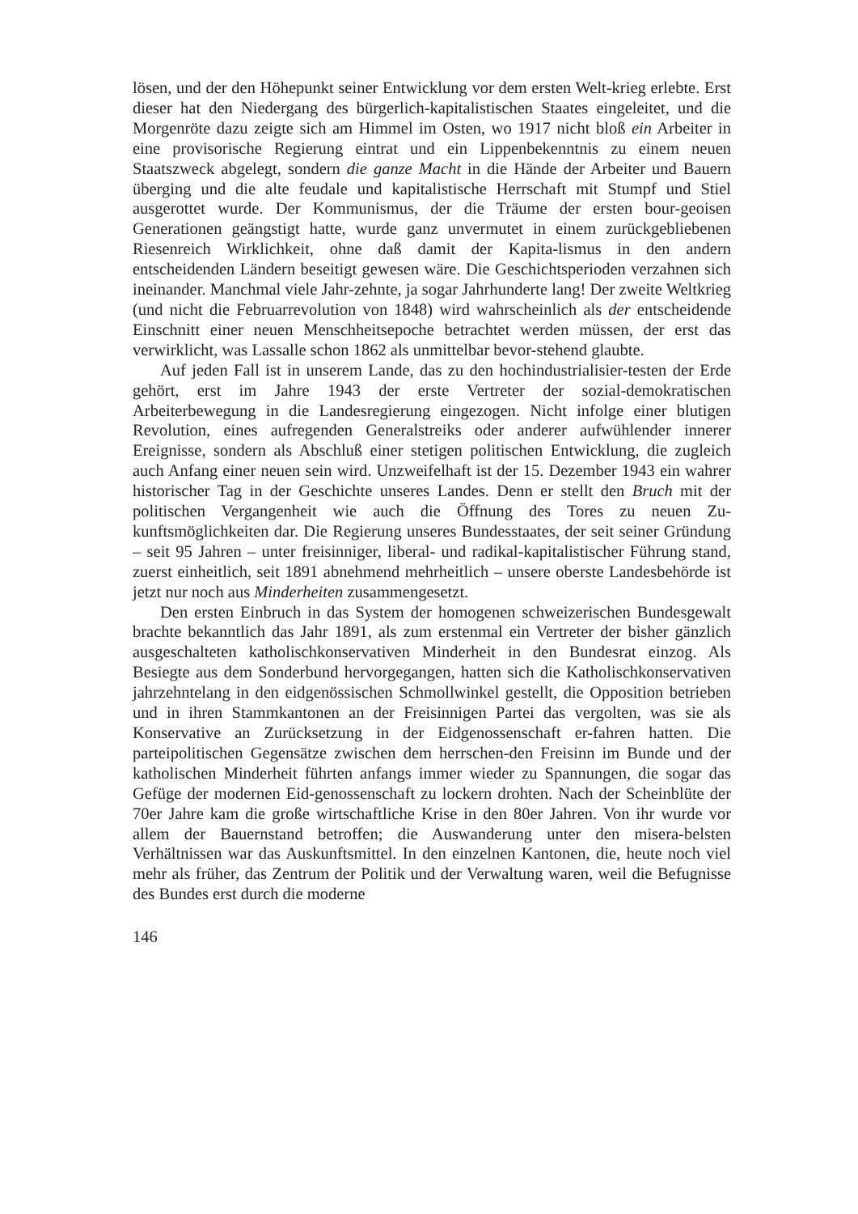lösen, und der den Höhepunkt seiner Entwicklung vor dem ersten Welt-krieg erlebte. Erst dieser hat den Niedergang des bürgerlich-kapitalistischen Staates eingeleitet, und die Morgenröte dazu zeigte sich am Himmel im Osten, wo 1917 nicht bloß ein Arbeiter in eine provisorische Regierung eintrat und ein Lippenbekenntnis zu einem neuen Staatszweck abgelegt, sondern die ganze Macht in die Hände der Arbeiter und Bauern überging und die alte feudale und kapitalistische Herrschaft mit Stumpf und Stiel ausgerottet wurde. Der Kommunismus, der die Träume der ersten bour-geoisen Generationen geängstigt hatte, wurde ganz unvermutet in einem zurückgebliebenen Riesenreich Wirklichkeit, ohne daß damit der Kapita-lismus in den andern entscheidenden Ländern beseitigt gewesen wäre. Die Geschichtsperioden verzahnen sich ineinander. Manchmal viele Jahr-zehnte, ja sogar Jahrhunderte lang! Der zweite Weltkrieg (und nicht die Februarrevolution von 1848) wird wahrscheinlich als der entscheidende Einschnitt einer neuen Menschheitsepoche betrachtet werden müssen, der erst das verwirklicht, was Lassalle schon 1862 als unmittelbar bevor-stehend glaubte.
Auf jeden Fall ist in unserem Lande, das zu den hochindustrialisier-testen der Erde gehört, erst im Jahre 1943 der erste Vertreter der sozial-demokratischen Arbeiterbewegung in die Landesregierung eingezogen. Nicht infolge einer blutigen Revolution, eines aufregenden Generalstreiks oder anderer aufwühlender innerer Ereignisse, sondern als Abschluß einer stetigen politischen Entwicklung, die zugleich auch Anfang einer neuen sein wird. Unzweifelhaft ist der 15. Dezember 1943 ein wahrer historischer Tag in der Geschichte unseres Landes. Denn er stellt den Bruch mit der politischen Vergangenheit wie auch die Öffnung des Tores zu neuen Zu-kunftsmöglichkeiten dar. Die Regierung unseres Bundesstaates, der seit seiner Gründung – seit 95 Jahren – unter freisinniger, liberal- und radikal-kapitalistischer Führung stand, zuerst einheitlich, seit 1891 abnehmend mehrheitlich – unsere oberste Landesbehörde ist jetzt nur noch aus Minderheiten zusammengesetzt.
Den ersten Einbruch in das System der homogenen schweizerischen Bundesgewalt brachte bekanntlich das Jahr 1891, als zum erstenmal ein Vertreter der bisher gänzlich ausgeschalteten katholischkonservativen Minderheit in den Bundesrat einzog. Als Besiegte aus dem Sonderbund hervorgegangen, hatten sich die Katholischkonservativen jahrzehntelang in den eidgenössischen Schmollwinkel gestellt, die Opposition betrieben und in ihren Stammkantonen an der Freisinnigen Partei das vergolten, was sie als Konservative an Zurücksetzung in der Eidgenossenschaft er-fahren hatten. Die parteipolitischen Gegensätze zwischen dem herrschen-den Freisinn im Bunde und der katholischen Minderheit führten anfangs immer wieder zu Spannungen, die sogar das Gefüge der modernen Eid-genossenschaft zu lockern drohten. Nach der Scheinblüte der 70er Jahre kam die große wirtschaftliche Krise in den 80er Jahren. Von ihr wurde vor allem der Bauernstand betroffen; die Auswanderung unter den misera-belsten Verhältnissen war das Auskunftsmittel. In den einzelnen Kantonen, die, heute noch viel mehr als früher, das Zentrum der Politik und der Verwaltung waren, weil die Befugnisse des Bundes erst durch die moderne
146